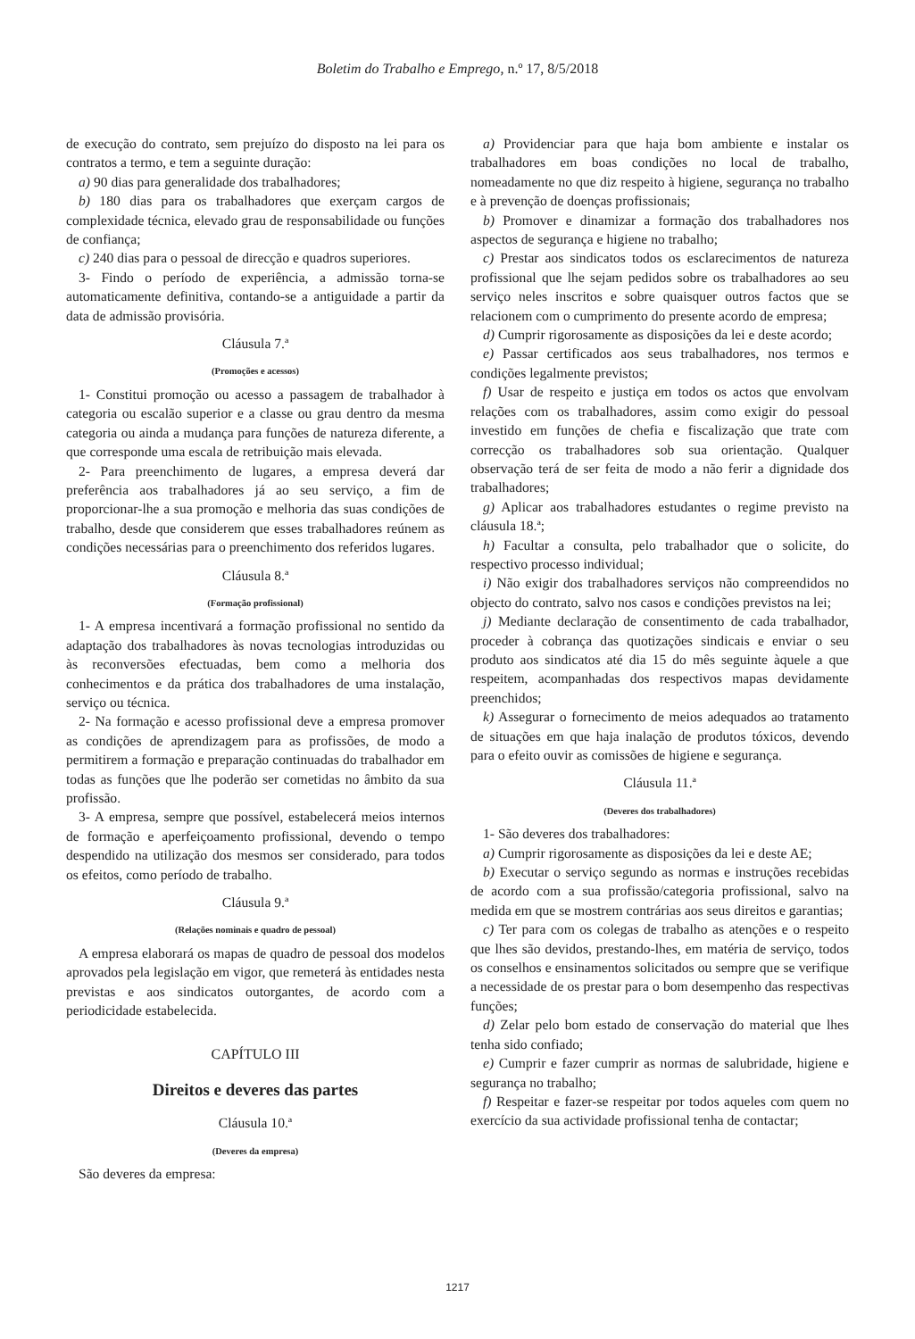Boletim do Trabalho e Emprego, n.º 17, 8/5/2018
de execução do contrato, sem prejuízo do disposto na lei para os contratos a termo, e tem a seguinte duração:
a) 90 dias para generalidade dos trabalhadores;
b) 180 dias para os trabalhadores que exerçam cargos de complexidade técnica, elevado grau de responsabilidade ou funções de confiança;
c) 240 dias para o pessoal de direcção e quadros superiores.
3- Findo o período de experiência, a admissão torna-se automaticamente definitiva, contando-se a antiguidade a partir da data de admissão provisória.
Cláusula 7.ª
(Promoções e acessos)
1- Constitui promoção ou acesso a passagem de trabalhador à categoria ou escalão superior e a classe ou grau dentro da mesma categoria ou ainda a mudança para funções de natureza diferente, a que corresponde uma escala de retribuição mais elevada.
2- Para preenchimento de lugares, a empresa deverá dar preferência aos trabalhadores já ao seu serviço, a fim de proporcionar-lhe a sua promoção e melhoria das suas condições de trabalho, desde que considerem que esses trabalhadores reúnem as condições necessárias para o preenchimento dos referidos lugares.
Cláusula 8.ª
(Formação profissional)
1- A empresa incentivará a formação profissional no sentido da adaptação dos trabalhadores às novas tecnologias introduzidas ou às reconversões efectuadas, bem como a melhoria dos conhecimentos e da prática dos trabalhadores de uma instalação, serviço ou técnica.
2- Na formação e acesso profissional deve a empresa promover as condições de aprendizagem para as profissões, de modo a permitirem a formação e preparação continuadas do trabalhador em todas as funções que lhe poderão ser cometidas no âmbito da sua profissão.
3- A empresa, sempre que possível, estabelecerá meios internos de formação e aperfeiçoamento profissional, devendo o tempo despendido na utilização dos mesmos ser considerado, para todos os efeitos, como período de trabalho.
Cláusula 9.ª
(Relações nominais e quadro de pessoal)
A empresa elaborará os mapas de quadro de pessoal dos modelos aprovados pela legislação em vigor, que remeterá às entidades nesta previstas e aos sindicatos outorgantes, de acordo com a periodicidade estabelecida.
CAPÍTULO III
Direitos e deveres das partes
Cláusula 10.ª
(Deveres da empresa)
São deveres da empresa:
a) Providenciar para que haja bom ambiente e instalar os trabalhadores em boas condições no local de trabalho, nomeadamente no que diz respeito à higiene, segurança no trabalho e à prevenção de doenças profissionais;
b) Promover e dinamizar a formação dos trabalhadores nos aspectos de segurança e higiene no trabalho;
c) Prestar aos sindicatos todos os esclarecimentos de natureza profissional que lhe sejam pedidos sobre os trabalhadores ao seu serviço neles inscritos e sobre quaisquer outros factos que se relacionem com o cumprimento do presente acordo de empresa;
d) Cumprir rigorosamente as disposições da lei e deste acordo;
e) Passar certificados aos seus trabalhadores, nos termos e condições legalmente previstos;
f) Usar de respeito e justiça em todos os actos que envolvam relações com os trabalhadores, assim como exigir do pessoal investido em funções de chefia e fiscalização que trate com correcção os trabalhadores sob sua orientação. Qualquer observação terá de ser feita de modo a não ferir a dignidade dos trabalhadores;
g) Aplicar aos trabalhadores estudantes o regime previsto na cláusula 18.ª;
h) Facultar a consulta, pelo trabalhador que o solicite, do respectivo processo individual;
i) Não exigir dos trabalhadores serviços não compreendidos no objecto do contrato, salvo nos casos e condições previstos na lei;
j) Mediante declaração de consentimento de cada trabalhador, proceder à cobrança das quotizações sindicais e enviar o seu produto aos sindicatos até dia 15 do mês seguinte àquele a que respeitem, acompanhadas dos respectivos mapas devidamente preenchidos;
k) Assegurar o fornecimento de meios adequados ao tratamento de situações em que haja inalação de produtos tóxicos, devendo para o efeito ouvir as comissões de higiene e segurança.
Cláusula 11.ª
(Deveres dos trabalhadores)
1- São deveres dos trabalhadores:
a) Cumprir rigorosamente as disposições da lei e deste AE;
b) Executar o serviço segundo as normas e instruções recebidas de acordo com a sua profissão/categoria profissional, salvo na medida em que se mostrem contrárias aos seus direitos e garantias;
c) Ter para com os colegas de trabalho as atenções e o respeito que lhes são devidos, prestando-lhes, em matéria de serviço, todos os conselhos e ensinamentos solicitados ou sempre que se verifique a necessidade de os prestar para o bom desempenho das respectivas funções;
d) Zelar pelo bom estado de conservação do material que lhes tenha sido confiado;
e) Cumprir e fazer cumprir as normas de salubridade, higiene e segurança no trabalho;
f) Respeitar e fazer-se respeitar por todos aqueles com quem no exercício da sua actividade profissional tenha de contactar;
1217